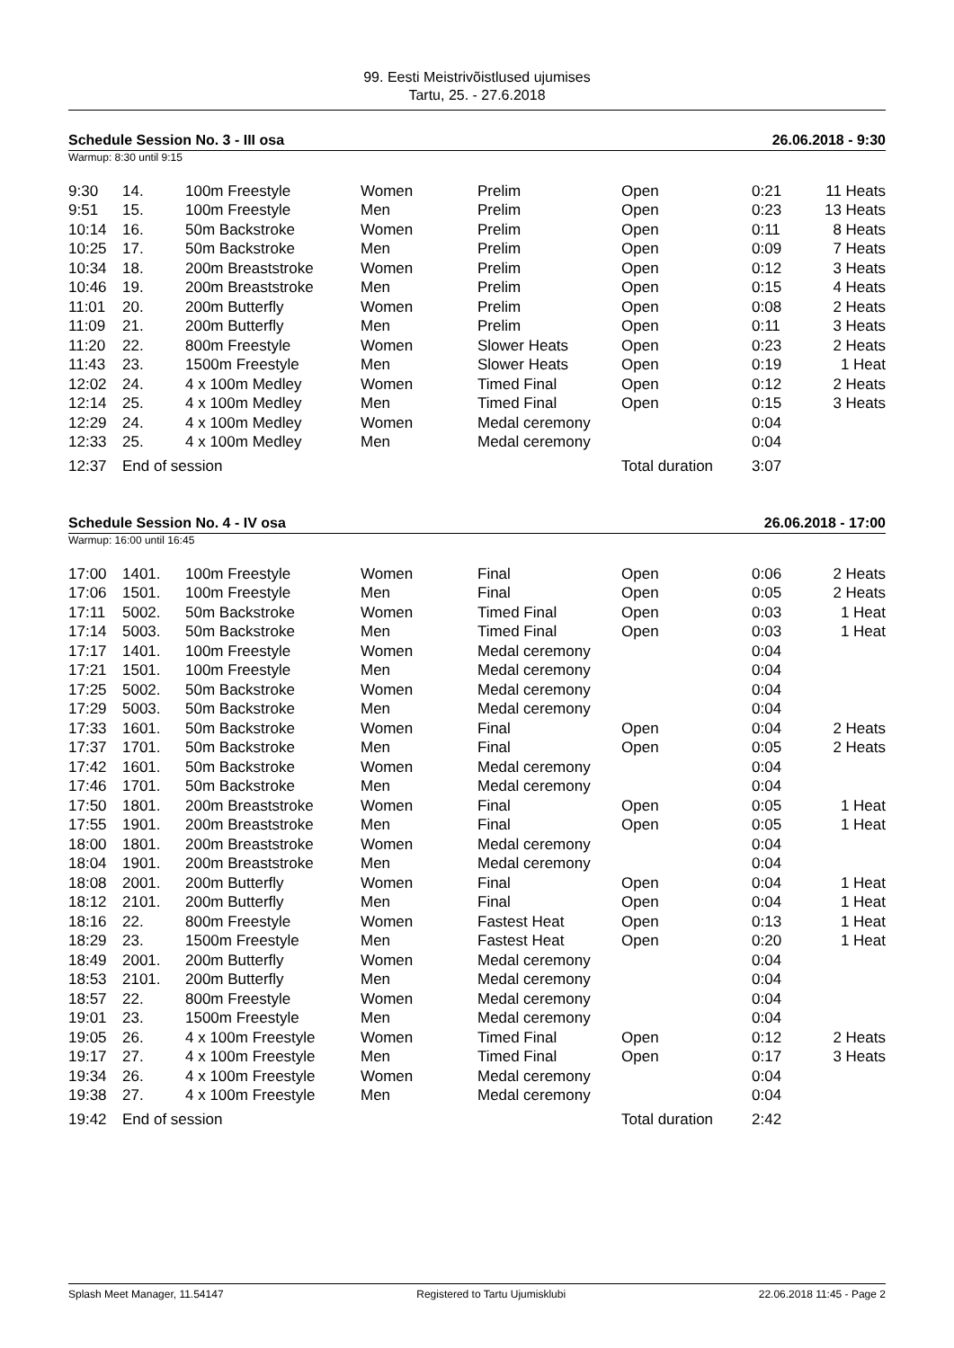99. Eesti Meistrivõistlused ujumises
Tartu, 25. - 27.6.2018
Schedule Session No. 3 - III osa 26.06.2018 - 9:30
Warmup: 8:30 until 9:15
| 9:30 | 14. | 100m Freestyle | Women | Prelim | Open | 0:21 | 11 Heats |
| 9:51 | 15. | 100m Freestyle | Men | Prelim | Open | 0:23 | 13 Heats |
| 10:14 | 16. | 50m Backstroke | Women | Prelim | Open | 0:11 | 8 Heats |
| 10:25 | 17. | 50m Backstroke | Men | Prelim | Open | 0:09 | 7 Heats |
| 10:34 | 18. | 200m Breaststroke | Women | Prelim | Open | 0:12 | 3 Heats |
| 10:46 | 19. | 200m Breaststroke | Men | Prelim | Open | 0:15 | 4 Heats |
| 11:01 | 20. | 200m Butterfly | Women | Prelim | Open | 0:08 | 2 Heats |
| 11:09 | 21. | 200m Butterfly | Men | Prelim | Open | 0:11 | 3 Heats |
| 11:20 | 22. | 800m Freestyle | Women | Slower Heats | Open | 0:23 | 2 Heats |
| 11:43 | 23. | 1500m Freestyle | Men | Slower Heats | Open | 0:19 | 1 Heat |
| 12:02 | 24. | 4 x 100m Medley | Women | Timed Final | Open | 0:12 | 2 Heats |
| 12:14 | 25. | 4 x 100m Medley | Men | Timed Final | Open | 0:15 | 3 Heats |
| 12:29 | 24. | 4 x 100m Medley | Women | Medal ceremony | | 0:04 | |
| 12:33 | 25. | 4 x 100m Medley | Men | Medal ceremony | | 0:04 | |
| 12:37 | End of session | | | | Total duration | 3:07 | |
Schedule Session No. 4 - IV osa 26.06.2018 - 17:00
Warmup: 16:00 until 16:45
| 17:00 | 1401. | 100m Freestyle | Women | Final | Open | 0:06 | 2 Heats |
| 17:06 | 1501. | 100m Freestyle | Men | Final | Open | 0:05 | 2 Heats |
| 17:11 | 5002. | 50m Backstroke | Women | Timed Final | Open | 0:03 | 1 Heat |
| 17:14 | 5003. | 50m Backstroke | Men | Timed Final | Open | 0:03 | 1 Heat |
| 17:17 | 1401. | 100m Freestyle | Women | Medal ceremony | | 0:04 | |
| 17:21 | 1501. | 100m Freestyle | Men | Medal ceremony | | 0:04 | |
| 17:25 | 5002. | 50m Backstroke | Women | Medal ceremony | | 0:04 | |
| 17:29 | 5003. | 50m Backstroke | Men | Medal ceremony | | 0:04 | |
| 17:33 | 1601. | 50m Backstroke | Women | Final | Open | 0:04 | 2 Heats |
| 17:37 | 1701. | 50m Backstroke | Men | Final | Open | 0:05 | 2 Heats |
| 17:42 | 1601. | 50m Backstroke | Women | Medal ceremony | | 0:04 | |
| 17:46 | 1701. | 50m Backstroke | Men | Medal ceremony | | 0:04 | |
| 17:50 | 1801. | 200m Breaststroke | Women | Final | Open | 0:05 | 1 Heat |
| 17:55 | 1901. | 200m Breaststroke | Men | Final | Open | 0:05 | 1 Heat |
| 18:00 | 1801. | 200m Breaststroke | Women | Medal ceremony | | 0:04 | |
| 18:04 | 1901. | 200m Breaststroke | Men | Medal ceremony | | 0:04 | |
| 18:08 | 2001. | 200m Butterfly | Women | Final | Open | 0:04 | 1 Heat |
| 18:12 | 2101. | 200m Butterfly | Men | Final | Open | 0:04 | 1 Heat |
| 18:16 | 22. | 800m Freestyle | Women | Fastest Heat | Open | 0:13 | 1 Heat |
| 18:29 | 23. | 1500m Freestyle | Men | Fastest Heat | Open | 0:20 | 1 Heat |
| 18:49 | 2001. | 200m Butterfly | Women | Medal ceremony | | 0:04 | |
| 18:53 | 2101. | 200m Butterfly | Men | Medal ceremony | | 0:04 | |
| 18:57 | 22. | 800m Freestyle | Women | Medal ceremony | | 0:04 | |
| 19:01 | 23. | 1500m Freestyle | Men | Medal ceremony | | 0:04 | |
| 19:05 | 26. | 4 x 100m Freestyle | Women | Timed Final | Open | 0:12 | 2 Heats |
| 19:17 | 27. | 4 x 100m Freestyle | Men | Timed Final | Open | 0:17 | 3 Heats |
| 19:34 | 26. | 4 x 100m Freestyle | Women | Medal ceremony | | 0:04 | |
| 19:38 | 27. | 4 x 100m Freestyle | Men | Medal ceremony | | 0:04 | |
| 19:42 | End of session | | | | Total duration | 2:42 | |
Splash Meet Manager, 11.54147 Registered to Tartu Ujumisklubi 22.06.2018 11:45 - Page 2